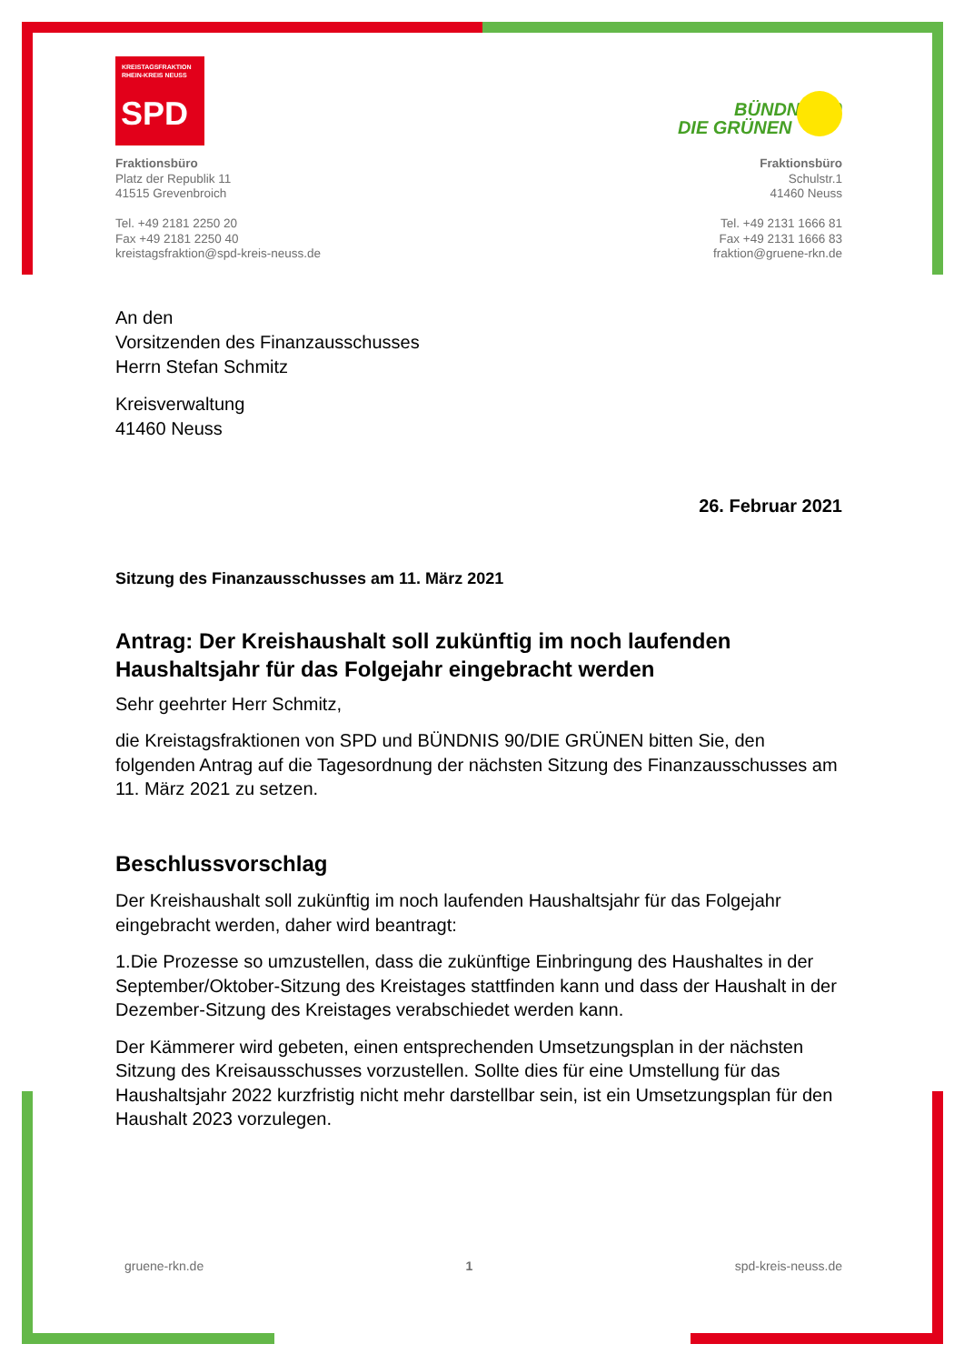KREISTAGSFRAKTION
RHEIN-KREIS NEUSS
SPD
Fraktionsbüro
Platz der Republik 11
41515 Grevenbroich
Tel. +49 2181 2250 20
Fax +49 2181 2250 40
kreistagsfraktion@spd-kreis-neuss.de
BÜNDNIS 90
DIE GRÜNEN
Fraktionsbüro
Schulstr.1
41460 Neuss
Tel. +49 2131 1666 81
Fax +49 2131 1666 83
fraktion@gruene-rkn.de
An den
Vorsitzenden des Finanzausschusses
Herrn Stefan Schmitz
Kreisverwaltung
41460 Neuss
26. Februar 2021
Sitzung des Finanzausschusses am 11. März 2021
Antrag: Der Kreishaushalt soll zukünftig im noch laufenden Haushaltsjahr für das Folgejahr eingebracht werden
Sehr geehrter Herr Schmitz,
die Kreistagsfraktionen von SPD und BÜNDNIS 90/DIE GRÜNEN bitten Sie, den folgenden Antrag auf die Tagesordnung der nächsten Sitzung des Finanzausschusses am 11. März 2021 zu setzen.
Beschlussvorschlag
Der Kreishaushalt soll zukünftig im noch laufenden Haushaltsjahr für das Folgejahr eingebracht werden, daher wird beantragt:
1.Die Prozesse so umzustellen, dass die zukünftige Einbringung des Haushaltes in der September/Oktober-Sitzung des Kreistages stattfinden kann und dass der Haushalt in der Dezember-Sitzung des Kreistages verabschiedet werden kann.
Der Kämmerer wird gebeten, einen entsprechenden Umsetzungsplan in der nächsten Sitzung des Kreisausschusses vorzustellen. Sollte dies für eine Umstellung für das Haushaltsjahr 2022 kurzfristig nicht mehr darstellbar sein, ist ein Umsetzungsplan für den Haushalt 2023 vorzulegen.
gruene-rkn.de 1 spd-kreis-neuss.de